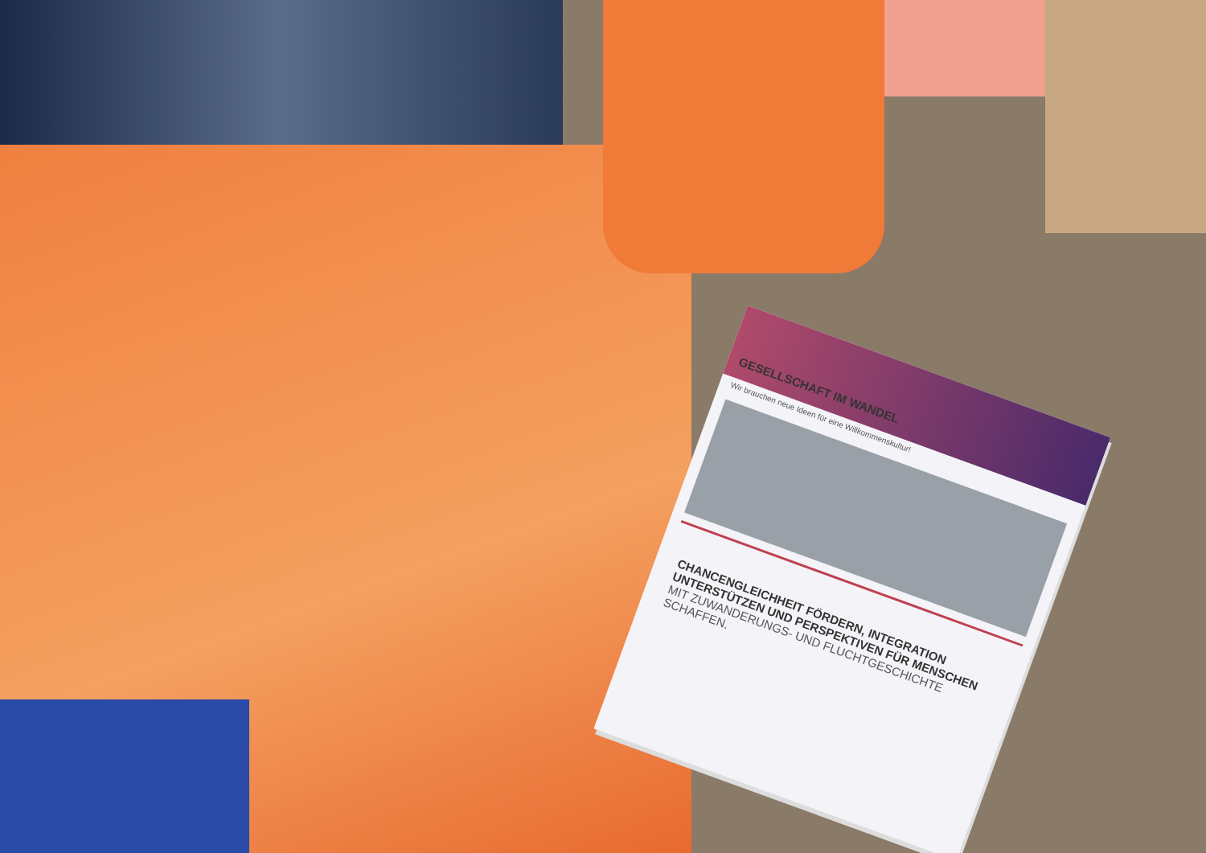GESELLSCHAFT IM WANDEL
Wir brauchen neue Ideen für eine Willkommenskultur!
CHANCENGLEICHHEIT FÖRDERN, INTEGRATION UNTERSTÜTZEN UND PERSPEKTIVEN FÜR MENSCHEN
MIT ZUWANDERUNGS- UND FLUCHTGESCHICHTE SCHAFFEN.